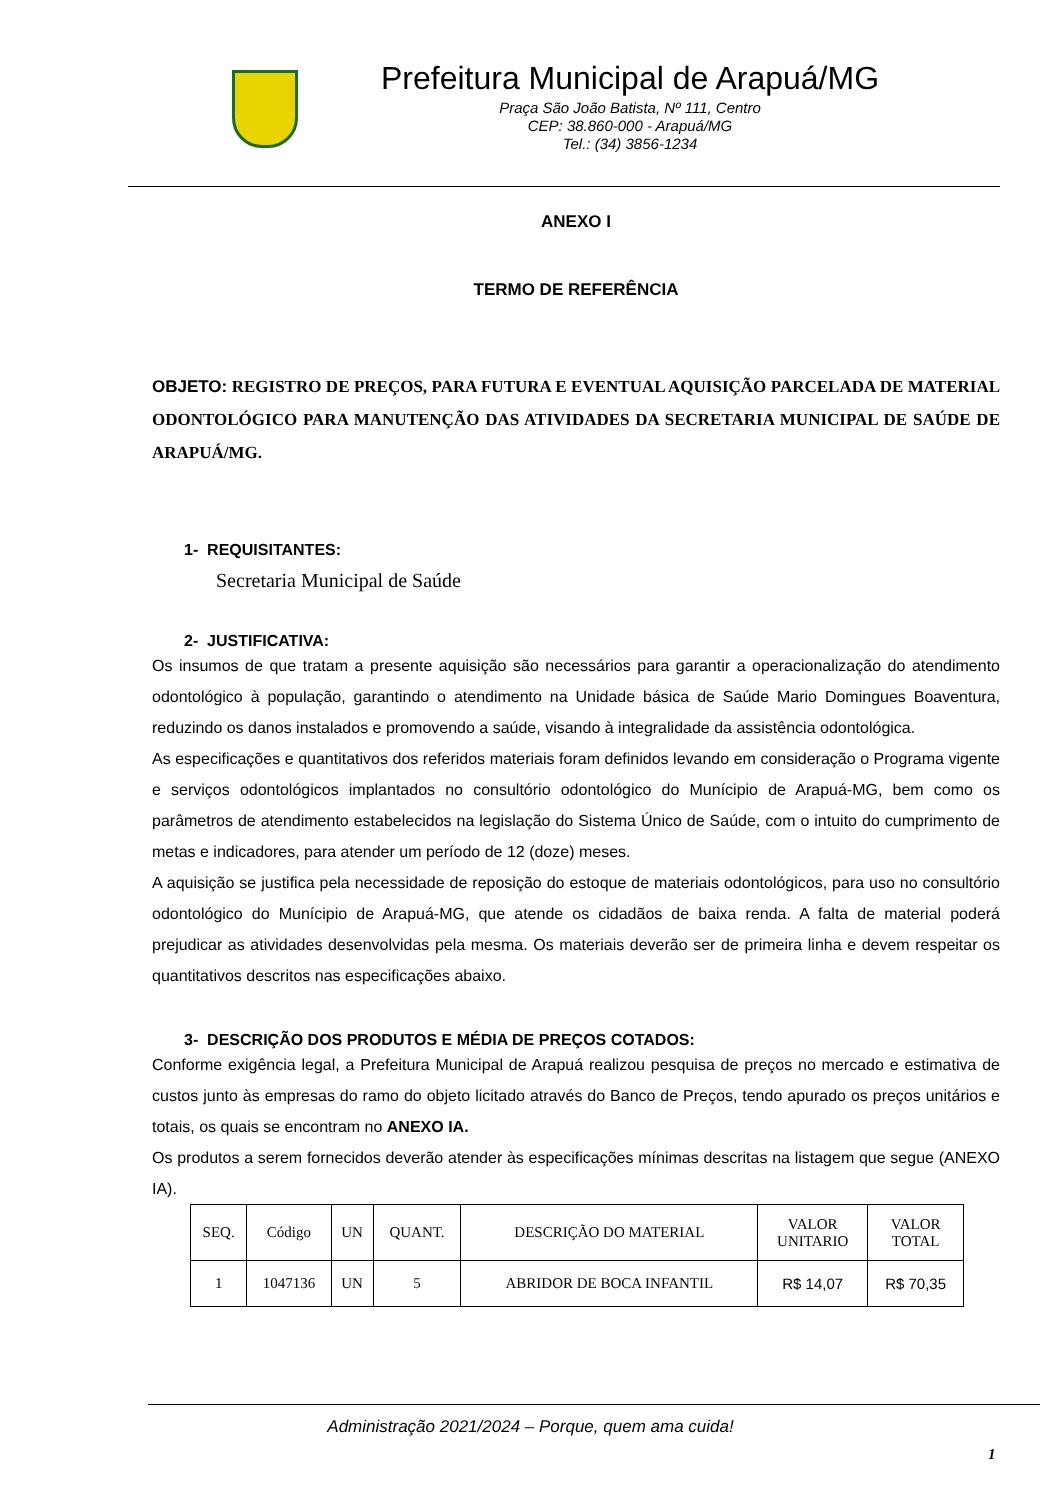Prefeitura Municipal de Arapuá/MG
Praça São João Batista, Nº 111, Centro
CEP: 38.860-000 - Arapuá/MG
Tel.: (34) 3856-1234
ANEXO I
TERMO DE REFERÊNCIA
OBJETO: REGISTRO DE PREÇOS, PARA FUTURA E EVENTUAL AQUISIÇÃO PARCELADA DE MATERIAL ODONTOLÓGICO PARA MANUTENÇÃO DAS ATIVIDADES DA SECRETARIA MUNICIPAL DE SAÚDE DE ARAPUÁ/MG.
1- REQUISITANTES:
Secretaria Municipal de Saúde
2- JUSTIFICATIVA:
Os insumos de que tratam a presente aquisição são necessários para garantir a operacionalização do atendimento odontológico à população, garantindo o atendimento na Unidade básica de Saúde Mario Domingues Boaventura, reduzindo os danos instalados e promovendo a saúde, visando à integralidade da assistência odontológica.
As especificações e quantitativos dos referidos materiais foram definidos levando em consideração o Programa vigente e serviços odontológicos implantados no consultório odontológico do Munícipio de Arapuá-MG, bem como os parâmetros de atendimento estabelecidos na legislação do Sistema Único de Saúde, com o intuito do cumprimento de metas e indicadores, para atender um período de 12 (doze) meses.
A aquisição se justifica pela necessidade de reposição do estoque de materiais odontológicos, para uso no consultório odontológico do Munícipio de Arapuá-MG, que atende os cidadãos de baixa renda. A falta de material poderá prejudicar as atividades desenvolvidas pela mesma. Os materiais deverão ser de primeira linha e devem respeitar os quantitativos descritos nas especificações abaixo.
3- DESCRIÇÃO DOS PRODUTOS E MÉDIA DE PREÇOS COTADOS:
Conforme exigência legal, a Prefeitura Municipal de Arapuá realizou pesquisa de preços no mercado e estimativa de custos junto às empresas do ramo do objeto licitado através do Banco de Preços, tendo apurado os preços unitários e totais, os quais se encontram no ANEXO IA.
Os produtos a serem fornecidos deverão atender às especificações mínimas descritas na listagem que segue (ANEXO IA).
| SEQ. | Código | UN | QUANT. | DESCRIÇÃO DO MATERIAL | VALOR UNITARIO | VALOR TOTAL |
| --- | --- | --- | --- | --- | --- | --- |
| 1 | 1047136 | UN | 5 | ABRIDOR DE BOCA INFANTIL | R$ 14,07 | R$ 70,35 |
Administração 2021/2024 – Porque, quem ama cuida!
1